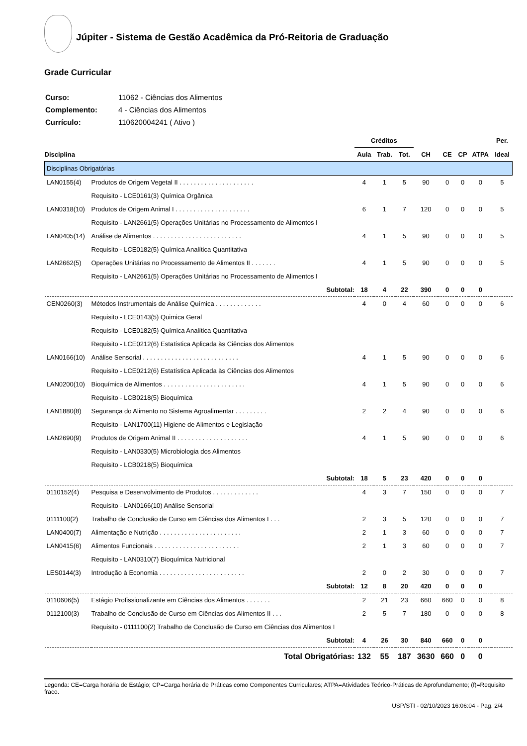Júpiter - Sistema de Gestão Acadêmica da Pró-Reitoria de Graduação
Grade Curricular
| Curso: | 11062 - Ciências dos Alimentos |
| Complemento: | 4 - Ciências dos Alimentos |
| Currículo: | 110620004241 ( Ativo ) |
| | | Créditos | | | | | | | Per. |
| --- | --- | --- | --- | --- | --- | --- | --- | --- | --- |
| Disciplina | | Aula | Trab. | Tot. | CH | CE | CP | ATPA | Ideal |
| Disciplinas Obrigatórias | | | | | | | | | |
| LAN0155(4) | Produtos de Origem Vegetal II . . . . . . . . . . . . . . . . . . . . . | 4 | 1 | 5 | 90 | 0 | 0 | 0 | 5 |
| | Requisito - LCE0161(3) Química Orgânica | | | | | | | | |
| LAN0318(10) | Produtos de Origem Animal I . . . . . . . . . . . . . . . . . . . . . | 6 | 1 | 7 | 120 | 0 | 0 | 0 | 5 |
| | Requisito - LAN2661(5) Operações Unitárias no Processamento de Alimentos I | | | | | | | | |
| LAN0405(14) | Análise de Alimentos . . . . . . . . . . . . . . . . . . . . . . . . . | 4 | 1 | 5 | 90 | 0 | 0 | 0 | 5 |
| | Requisito - LCE0182(5) Química Analítica Quantitativa | | | | | | | | |
| LAN2662(5) | Operações Unitárias no Processamento de Alimentos II . . . . . . . | 4 | 1 | 5 | 90 | 0 | 0 | 0 | 5 |
| | Requisito - LAN2661(5) Operações Unitárias no Processamento de Alimentos I | | | | | | | | |
| | Subtotal: | 18 | 4 | 22 | 390 | 0 | 0 | 0 | |
| CEN0260(3) | Métodos Instrumentais de Análise Química . . . . . . . . . . . . . | 4 | 0 | 4 | 60 | 0 | 0 | 0 | 6 |
| | Requisito - LCE0143(5) Quimica Geral | | | | | | | | |
| | Requisito - LCE0182(5) Química Analítica Quantitativa | | | | | | | | |
| | Requisito - LCE0212(6) Estatística Aplicada às Ciências dos Alimentos | | | | | | | | |
| LAN0166(10) | Análise Sensorial . . . . . . . . . . . . . . . . . . . . . . . . . . . | 4 | 1 | 5 | 90 | 0 | 0 | 0 | 6 |
| | Requisito - LCE0212(6) Estatística Aplicada às Ciências dos Alimentos | | | | | | | | |
| LAN0200(10) | Bioquímica de Alimentos . . . . . . . . . . . . . . . . . . . . . . . | 4 | 1 | 5 | 90 | 0 | 0 | 0 | 6 |
| | Requisito - LCB0218(5) Bioquímica | | | | | | | | |
| LAN1880(8) | Segurança do Alimento no Sistema Agroalimentar . . . . . . . . . | 2 | 2 | 4 | 90 | 0 | 0 | 0 | 6 |
| | Requisito - LAN1700(11) Higiene de Alimentos e Legislação | | | | | | | | |
| LAN2690(9) | Produtos de Origem Animal II . . . . . . . . . . . . . . . . . . . . | 4 | 1 | 5 | 90 | 0 | 0 | 0 | 6 |
| | Requisito - LAN0330(5) Microbiologia dos Alimentos | | | | | | | | |
| | Requisito - LCB0218(5) Bioquímica | | | | | | | | |
| | Subtotal: | 18 | 5 | 23 | 420 | 0 | 0 | 0 | |
| 0110152(4) | Pesquisa e Desenvolvimento de Produtos . . . . . . . . . . . . . | 4 | 3 | 7 | 150 | 0 | 0 | 0 | 7 |
| | Requisito - LAN0166(10) Análise Sensorial | | | | | | | | |
| 0111100(2) | Trabalho de Conclusão de Curso em Ciências dos Alimentos I . . . | 2 | 3 | 5 | 120 | 0 | 0 | 0 | 7 |
| LAN0400(7) | Alimentação e Nutrição . . . . . . . . . . . . . . . . . . . . . . . | 2 | 1 | 3 | 60 | 0 | 0 | 0 | 7 |
| LAN0415(6) | Alimentos Funcionais . . . . . . . . . . . . . . . . . . . . . . . . | 2 | 1 | 3 | 60 | 0 | 0 | 0 | 7 |
| | Requisito - LAN0310(7) Bioquímica Nutricional | | | | | | | | |
| LES0144(3) | Introdução à Economia . . . . . . . . . . . . . . . . . . . . . . . . | 2 | 0 | 2 | 30 | 0 | 0 | 0 | 7 |
| | Subtotal: | 12 | 8 | 20 | 420 | 0 | 0 | 0 | |
| 0110606(5) | Estágio Profissionalizante em Ciências dos Alimentos . . . . . . . | 2 | 21 | 23 | 660 | 660 | 0 | 0 | 8 |
| 0112100(3) | Trabalho de Conclusão de Curso em Ciências dos Alimentos II . . . | 2 | 5 | 7 | 180 | 0 | 0 | 0 | 8 |
| | Requisito - 0111100(2) Trabalho de Conclusão de Curso em Ciências dos Alimentos I | | | | | | | | |
| | Subtotal: | 4 | 26 | 30 | 840 | 660 | 0 | 0 | |
| | Total Obrigatórias: | 132 | 55 | 187 | 3630 | 660 | 0 | 0 | |
Legenda: CE=Carga horária de Estágio; CP=Carga horária de Práticas como Componentes Curriculares; ATPA=Atividades Teórico-Práticas de Aprofundamento; (f)=Requisito fraco.
USP/STI - 02/10/2023 16:06:04 - Pag. 2/4